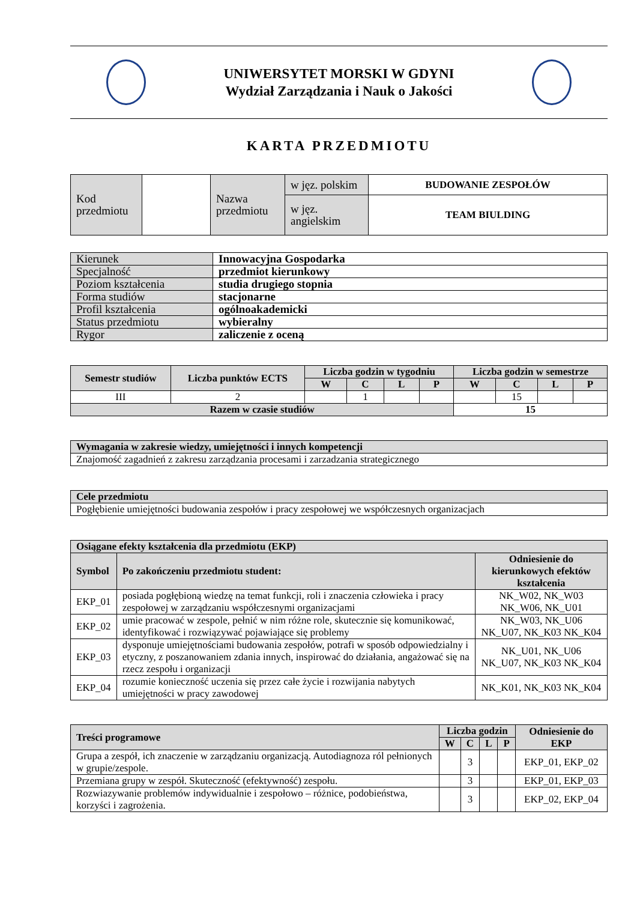UNIWERSYTET MORSKI W GDYNI
Wydział Zarządzania i Nauk o Jakości
KARTA PRZEDMIOTU
| Kod przedmiotu | | Nazwa przedmiotu | w jęz. polskim | BUDOWANIE ZESPOŁÓW |
| | | | w jęz. angielskim | TEAM BIULDING |
| Kierunek | Innowacyjna Gospodarka |
| Specjalność | przedmiot kierunkowy |
| Poziom kształcenia | studia drugiego stopnia |
| Forma studiów | stacjonarne |
| Profil kształcenia | ogólnoakademicki |
| Status przedmiotu | wybieralny |
| Rygor | zaliczenie z oceną |
| Semestr studiów | Liczba punktów ECTS | Liczba godzin w tygodniu | | | | Liczba godzin w semestrze | | | |
| --- | --- | --- | --- | --- | --- | --- | --- | --- | --- |
| | | W | C | L | P | W | C | L | P |
| III | 2 | | 1 | | | | 15 | | |
| Razem w czasie studiów | | | | | | 15 | | | |
| Wymagania w zakresie wiedzy, umiejętności i innych kompetencji |
| --- |
| Znajomość zagadnień z zakresu zarządzania procesami i zarzadzania strategicznego |
| Cele przedmiotu |
| --- |
| Pogłębienie umiejętności budowania zespołów i pracy zespołowej we współczesnych organizacjach |
| Osiągane efekty kształcenia dla przedmiotu (EKP) | | |
| --- | --- | --- |
| Symbol | Po zakończeniu przedmiotu student: | Odniesienie do kierunkowych efektów kształcenia |
| EKP_01 | posiada pogłębioną wiedzę na temat funkcji, roli i znaczenia człowieka i pracy zespołowej w zarządzaniu współczesnymi organizacjami | NK_W02, NK_W03 NK_W06, NK_U01 |
| EKP_02 | umie pracować w zespole, pełnić w nim różne role, skutecznie się komunikować, identyfikować i rozwiązywać pojawiające się problemy | NK_W03, NK_U06 NK_U07, NK_K03 NK_K04 |
| EKP_03 | dysponuje umiejętnościami budowania zespołów, potrafi w sposób odpowiedzialny i etyczny, z poszanowaniem zdania innych, inspirować do działania, angażować się na rzecz zespołu i organizacji | NK_U01, NK_U06 NK_U07, NK_K03 NK_K04 |
| EKP_04 | rozumie konieczność uczenia się przez całe życie i rozwijania nabytych umiejętności w pracy zawodowej | NK_K01, NK_K03 NK_K04 |
| Treści programowe | Liczba godzin | | | | Odniesienie do EKP |
| --- | --- | --- | --- | --- | --- |
| | W | C | L | P | |
| Grupa a zespół, ich znaczenie w zarządzaniu organizacją. Autodiagnoza ról pełnionych w grupie/zespole. | | 3 | | | EKP_01, EKP_02 |
| Przemiana grupy w zespół. Skuteczność (efektywność) zespołu. | | 3 | | | EKP_01, EKP_03 |
| Rozwiazywanie problemów indywidualnie i zespołowo – różnice, podobieństwa, korzyści i zagrożenia. | | 3 | | | EKP_02, EKP_04 |